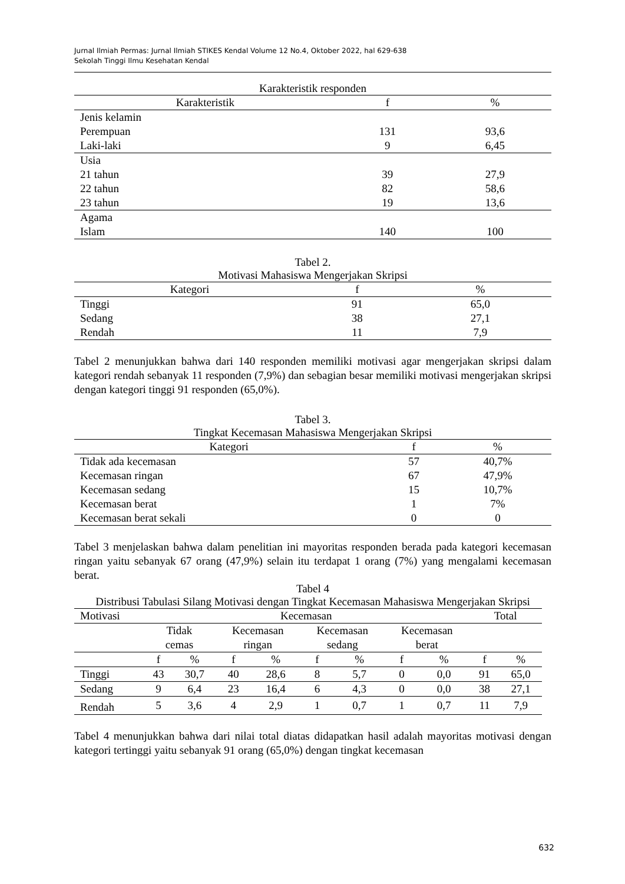Jurnal Ilmiah Permas: Jurnal Ilmiah STIKES Kendal Volume 12 No.4, Oktober 2022, hal 629-638
Sekolah Tinggi Ilmu Kesehatan Kendal
Karakteristik responden
| Karakteristik | f | % |
| --- | --- | --- |
| Jenis kelamin | | |
| Perempuan | 131 | 93,6 |
| Laki-laki | 9 | 6,45 |
| Usia | | |
| 21 tahun | 39 | 27,9 |
| 22 tahun | 82 | 58,6 |
| 23 tahun | 19 | 13,6 |
| Agama | | |
| Islam | 140 | 100 |
Tabel 2.
Motivasi Mahasiswa Mengerjakan Skripsi
| Kategori | f | % |
| --- | --- | --- |
| Tinggi | 91 | 65,0 |
| Sedang | 38 | 27,1 |
| Rendah | 11 | 7,9 |
Tabel 2 menunjukkan bahwa dari 140 responden memiliki motivasi agar mengerjakan skripsi dalam kategori rendah sebanyak 11 responden (7,9%) dan sebagian besar memiliki motivasi mengerjakan skripsi dengan kategori tinggi 91 responden (65,0%).
Tabel 3.
Tingkat Kecemasan Mahasiswa Mengerjakan Skripsi
| Kategori | f | % |
| --- | --- | --- |
| Tidak ada kecemasan | 57 | 40,7% |
| Kecemasan ringan | 67 | 47,9% |
| Kecemasan sedang | 15 | 10,7% |
| Kecemasan berat | 1 | 7% |
| Kecemasan berat sekali | 0 | 0 |
Tabel 3 menjelaskan bahwa dalam penelitian ini mayoritas responden berada pada kategori kecemasan ringan yaitu sebanyak 67 orang (47,9%) selain itu terdapat 1 orang (7%) yang mengalami kecemasan berat.
Tabel 4
Distribusi Tabulasi Silang Motivasi dengan Tingkat Kecemasan Mahasiswa Mengerjakan Skripsi
| Motivasi | Kecemasan | | | | | | | | Total | |
| --- | --- | --- | --- | --- | --- | --- | --- | --- | --- | --- |
| | Tidak cemas | | Kecemasan ringan | | Kecemasan sedang | | Kecemasan berat | | | |
| | f | % | f | % | f | % | f | % | f | % |
| Tinggi | 43 | 30,7 | 40 | 28,6 | 8 | 5,7 | 0 | 0,0 | 91 | 65,0 |
| Sedang | 9 | 6,4 | 23 | 16,4 | 6 | 4,3 | 0 | 0,0 | 38 | 27,1 |
| Rendah | 5 | 3,6 | 4 | 2,9 | 1 | 0,7 | 1 | 0,7 | 11 | 7,9 |
Tabel 4 menunjukkan bahwa dari nilai total diatas didapatkan hasil adalah mayoritas motivasi dengan kategori tertinggi yaitu sebanyak 91 orang (65,0%) dengan tingkat kecemasan
632